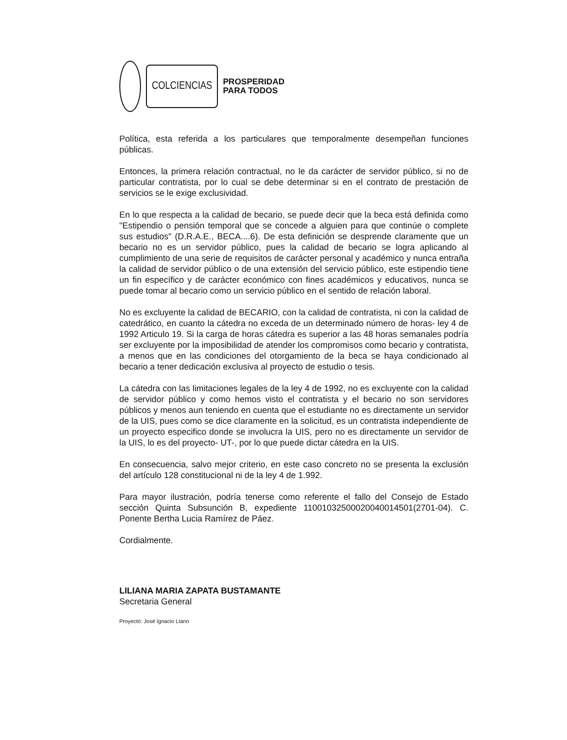COLCIENCIAS
PROSPERIDAD
PARA TODOS
Política, esta referida a los particulares que temporalmente desempeñan funciones públicas.
Entonces, la primera relación contractual, no le da carácter de servidor público, si no de particular contratista, por lo cual se debe determinar si en el contrato de prestación de servicios se le exige exclusividad.
En lo que respecta a la calidad de becario, se puede decir que la beca está definida como "Estipendio o pensión temporal que se concede a alguien para que continúe o complete sus estudios" (D.R.A.E., BECA....6). De esta definición se desprende claramente que un becario no es un servidor público, pues la calidad de becario se logra aplicando al cumplimiento de una serie de requisitos de carácter personal y académico y nunca entraña la calidad de servidor público o de una extensión del servicio público, este estipendio tiene un fin específico y de carácter económico con fines académicos y educativos, nunca se puede tomar al becario como un servicio público en el sentido de relación laboral.
No es excluyente la calidad de BECARIO, con la calidad de contratista, ni con la calidad de catedrático, en cuanto la cátedra no exceda de un determinado número de horas- ley 4 de 1992 Articulo 19. Si la carga de horas cátedra es superior a las 48 horas semanales podría ser excluyente por la imposibilidad de atender los compromisos como becario y contratista, a menos que en las condiciones del otorgamiento de la beca se haya condicionado al becario a tener dedicación exclusiva al proyecto de estudio o tesis.
La cátedra con las limitaciones legales de la ley 4 de 1992, no es excluyente con la calidad de servidor público y como hemos visto el contratista y el becario no son servidores públicos y menos aun teniendo en cuenta que el estudiante no es directamente un servidor de la UIS, pues como se dice claramente en la solicitud, es un contratista independiente de un proyecto especifico donde se involucra la UIS, pero no es directamente un servidor de la UIS, lo es del proyecto- UT-, por lo que puede dictar cátedra en la UIS.
En consecuencia, salvo mejor criterio, en este caso concreto no se presenta la exclusión del artículo 128 constitucional ni de la ley 4 de 1.992.
Para mayor ilustración, podría tenerse como referente el fallo del Consejo de Estado sección Quinta Subsunción B, expediente 11001032500020040014501(2701-04). C. Ponente Bertha Lucia Ramírez de Páez.
Cordialmente.
LILIANA MARIA ZAPATA BUSTAMANTE
Secretaria General
Proyectó: José Ignacio Llano